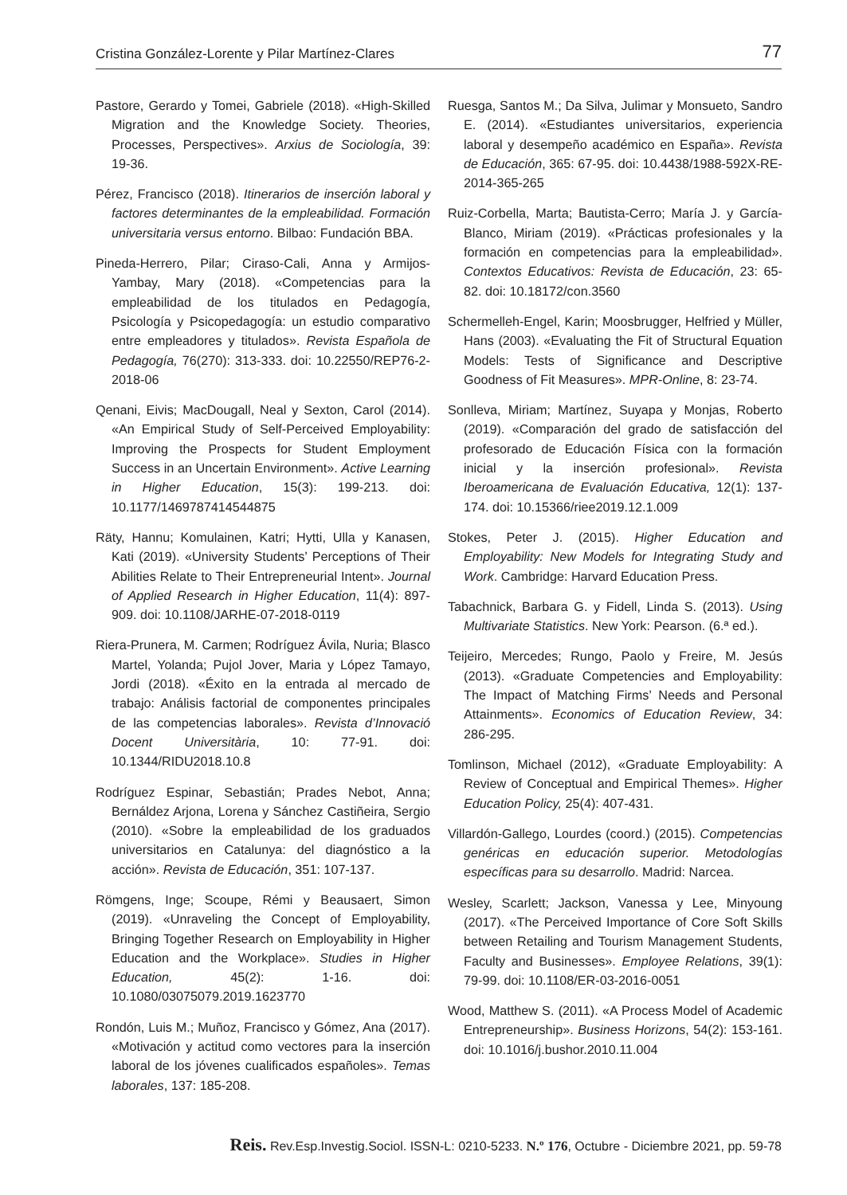Cristina González-Lorente y Pilar Martínez-Clares 77
Pastore, Gerardo y Tomei, Gabriele (2018). «High-Skilled Migration and the Knowledge Society. Theories, Processes, Perspectives». Arxius de Sociología, 39: 19-36.
Pérez, Francisco (2018). Itinerarios de inserción laboral y factores determinantes de la empleabilidad. Formación universitaria versus entorno. Bilbao: Fundación BBA.
Pineda-Herrero, Pilar; Ciraso-Cali, Anna y Armijos-Yambay, Mary (2018). «Competencias para la empleabilidad de los titulados en Pedagogía, Psicología y Psicopedagogía: un estudio comparativo entre empleadores y titulados». Revista Española de Pedagogía, 76(270): 313-333. doi: 10.22550/REP76-2-2018-06
Qenani, Eivis; MacDougall, Neal y Sexton, Carol (2014). «An Empirical Study of Self-Perceived Employability: Improving the Prospects for Student Employment Success in an Uncertain Environment». Active Learning in Higher Education, 15(3): 199-213. doi: 10.1177/1469787414544875
Räty, Hannu; Komulainen, Katri; Hytti, Ulla y Kanasen, Kati (2019). «University Students’ Perceptions of Their Abilities Relate to Their Entrepreneurial Intent». Journal of Applied Research in Higher Education, 11(4): 897-909. doi: 10.1108/JARHE-07-2018-0119
Riera-Prunera, M. Carmen; Rodríguez Ávila, Nuria; Blasco Martel, Yolanda; Pujol Jover, Maria y López Tamayo, Jordi (2018). «Éxito en la entrada al mercado de trabajo: Análisis factorial de componentes principales de las competencias laborales». Revista d’Innovació Docent Universitària, 10: 77-91. doi: 10.1344/RIDU2018.10.8
Rodríguez Espinar, Sebastián; Prades Nebot, Anna; Bernáldez Arjona, Lorena y Sánchez Castiñeira, Sergio (2010). «Sobre la empleabilidad de los graduados universitarios en Catalunya: del diagnóstico a la acción». Revista de Educación, 351: 107-137.
Römgens, Inge; Scoupe, Rémi y Beausaert, Simon (2019). «Unraveling the Concept of Employability, Bringing Together Research on Employability in Higher Education and the Workplace». Studies in Higher Education, 45(2): 1-16. doi: 10.1080/03075079.2019.1623770
Rondón, Luis M.; Muñoz, Francisco y Gómez, Ana (2017). «Motivación y actitud como vectores para la inserción laboral de los jóvenes cualificados españoles». Temas laborales, 137: 185-208.
Ruesga, Santos M.; Da Silva, Julimar y Monsueto, Sandro E. (2014). «Estudiantes universitarios, experiencia laboral y desempeño académico en España». Revista de Educación, 365: 67-95. doi: 10.4438/1988-592X-RE-2014-365-265
Ruiz-Corbella, Marta; Bautista-Cerro; María J. y García-Blanco, Miriam (2019). «Prácticas profesionales y la formación en competencias para la empleabilidad». Contextos Educativos: Revista de Educación, 23: 65-82. doi: 10.18172/con.3560
Schermelleh-Engel, Karin; Moosbrugger, Helfried y Müller, Hans (2003). «Evaluating the Fit of Structural Equation Models: Tests of Significance and Descriptive Goodness of Fit Measures». MPR-Online, 8: 23-74.
Sonlleva, Miriam; Martínez, Suyapa y Monjas, Roberto (2019). «Comparación del grado de satisfacción del profesorado de Educación Física con la formación inicial y la inserción profesional». Revista Iberoamericana de Evaluación Educativa, 12(1): 137-174. doi: 10.15366/riee2019.12.1.009
Stokes, Peter J. (2015). Higher Education and Employability: New Models for Integrating Study and Work. Cambridge: Harvard Education Press.
Tabachnick, Barbara G. y Fidell, Linda S. (2013). Using Multivariate Statistics. New York: Pearson. (6.ª ed.).
Teijeiro, Mercedes; Rungo, Paolo y Freire, M. Jesús (2013). «Graduate Competencies and Employability: The Impact of Matching Firms’ Needs and Personal Attainments». Economics of Education Review, 34: 286-295.
Tomlinson, Michael (2012), «Graduate Employability: A Review of Conceptual and Empirical Themes». Higher Education Policy, 25(4): 407-431.
Villardón-Gallego, Lourdes (coord.) (2015). Competencias genéricas en educación superior. Metodologías específicas para su desarrollo. Madrid: Narcea.
Wesley, Scarlett; Jackson, Vanessa y Lee, Minyoung (2017). «The Perceived Importance of Core Soft Skills between Retailing and Tourism Management Students, Faculty and Businesses». Employee Relations, 39(1): 79-99. doi: 10.1108/ER-03-2016-0051
Wood, Matthew S. (2011). «A Process Model of Academic Entrepreneurship». Business Horizons, 54(2): 153-161. doi: 10.1016/j.bushor.2010.11.004
Reis. Rev.Esp.Investig.Sociol. ISSN-L: 0210-5233. N.º 176, Octubre - Diciembre 2021, pp. 59-78